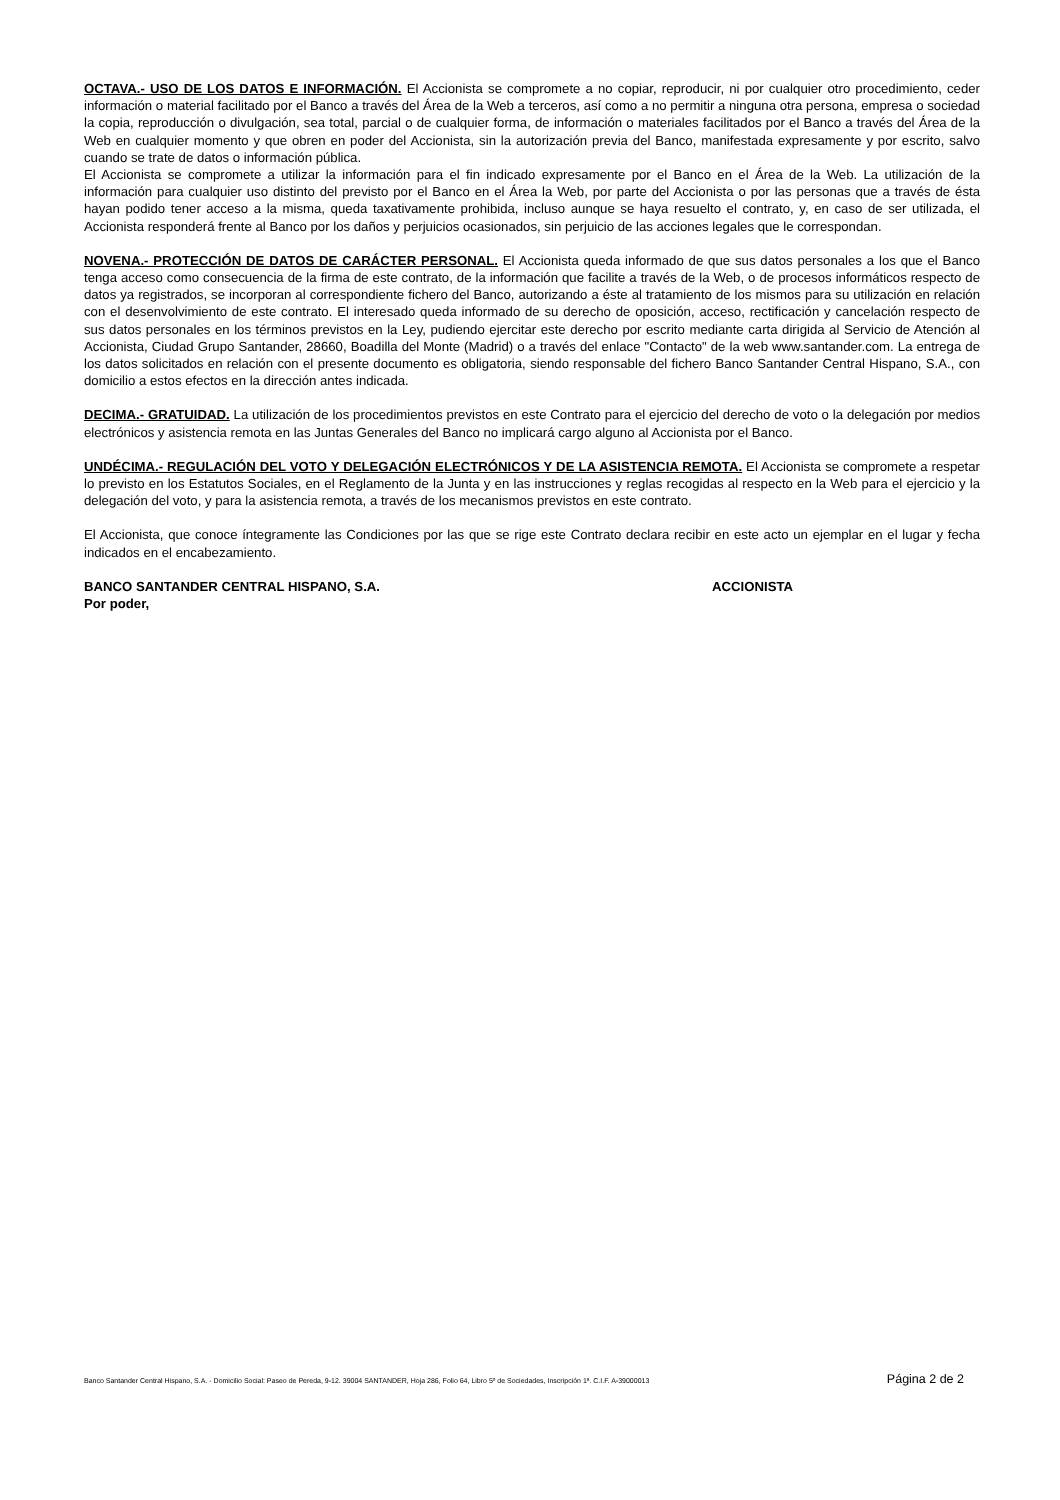OCTAVA.- USO DE LOS DATOS E INFORMACIÓN. El Accionista se compromete a no copiar, reproducir, ni por cualquier otro procedimiento, ceder información o material facilitado por el Banco a través del Área de la Web a terceros, así como a no permitir a ninguna otra persona, empresa o sociedad la copia, reproducción o divulgación, sea total, parcial o de cualquier forma, de información o materiales facilitados por el Banco a través del Área de la Web en cualquier momento y que obren en poder del Accionista, sin la autorización previa del Banco, manifestada expresamente y por escrito, salvo cuando se trate de datos o información pública.
El Accionista se compromete a utilizar la información para el fin indicado expresamente por el Banco en el Área de la Web. La utilización de la información para cualquier uso distinto del previsto por el Banco en el Área la Web, por parte del Accionista o por las personas que a través de ésta hayan podido tener acceso a la misma, queda taxativamente prohibida, incluso aunque se haya resuelto el contrato, y, en caso de ser utilizada, el Accionista responderá frente al Banco por los daños y perjuicios ocasionados, sin perjuicio de las acciones legales que le correspondan.
NOVENA.- PROTECCIÓN DE DATOS DE CARÁCTER PERSONAL. El Accionista queda informado de que sus datos personales a los que el Banco tenga acceso como consecuencia de la firma de este contrato, de la información que facilite a través de la Web, o de procesos informáticos respecto de datos ya registrados, se incorporan al correspondiente fichero del Banco, autorizando a éste al tratamiento de los mismos para su utilización en relación con el desenvolvimiento de este contrato. El interesado queda informado de su derecho de oposición, acceso, rectificación y cancelación respecto de sus datos personales en los términos previstos en la Ley, pudiendo ejercitar este derecho por escrito mediante carta dirigida al Servicio de Atención al Accionista, Ciudad Grupo Santander, 28660, Boadilla del Monte (Madrid) o a través del enlace "Contacto" de la web www.santander.com. La entrega de los datos solicitados en relación con el presente documento es obligatoria, siendo responsable del fichero Banco Santander Central Hispano, S.A., con domicilio a estos efectos en la dirección antes indicada.
DECIMA.- GRATUIDAD. La utilización de los procedimientos previstos en este Contrato para el ejercicio del derecho de voto o la delegación por medios electrónicos y asistencia remota en las Juntas Generales del Banco no implicará cargo alguno al Accionista por el Banco.
UNDÉCIMA.- REGULACIÓN DEL VOTO Y DELEGACIÓN ELECTRÓNICOS Y DE LA ASISTENCIA REMOTA. El Accionista se compromete a respetar lo previsto en los Estatutos Sociales, en el Reglamento de la Junta y en las instrucciones y reglas recogidas al respecto en la Web para el ejercicio y la delegación del voto, y para la asistencia remota, a través de los mecanismos previstos en este contrato.
El Accionista, que conoce íntegramente las Condiciones por las que se rige este Contrato declara recibir en este acto un ejemplar en el lugar y fecha indicados en el encabezamiento.
BANCO SANTANDER CENTRAL HISPANO, S.A. ACCIONISTA
Por poder,
Banco Santander Central Hispano, S.A. - Domicilio Social: Paseo de Pereda, 9-12. 39004 SANTANDER, Hoja 286, Folio 64, Libro 5º de Sociedades, Inscripción 1ª. C.I.F. A-39000013 Página 2 de 2